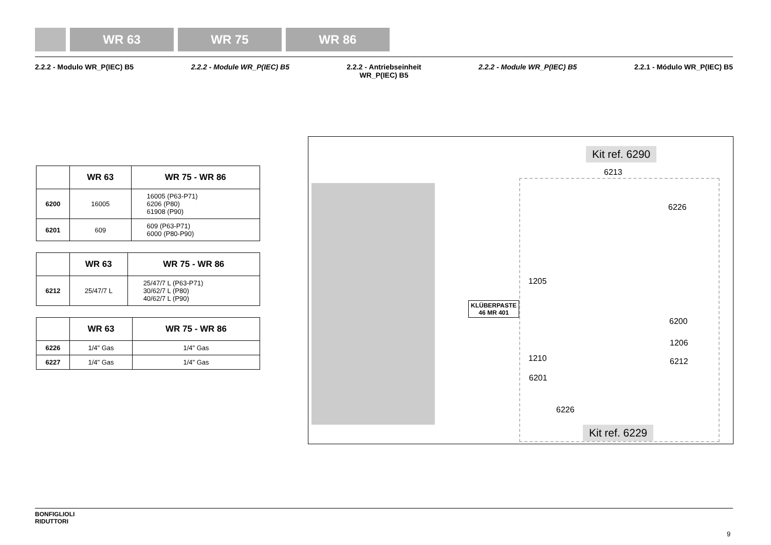WR 63 WR 75 WR 86
2.2.2 - Modulo WR_P(IEC) B5 2.2.2 - Module WR_P(IEC) B5 2.2.2 - Antriebseinheit
WR_P(IEC) B5
2.2.2 - Module WR_P(IEC) B5 2.2.1 - Módulo WR_P(IEC) B5
| | WR 63 | WR 75 - WR 86 |
| --- | --- | --- |
| 6200 | 16005 | 16005 (P63-P71) 6206 (P80) 61908 (P90) |
| 6201 | 609 | 609 (P63-P71) 6000 (P80-P90) |
| | WR 63 | WR 75 - WR 86 |
| --- | --- | --- |
| 6212 | 25/47/7 L | 25/47/7 L (P63-P71) 30/62/7 L (P80) 40/62/7 L (P90) |
| | WR 63 | WR 75 - WR 86 |
| --- | --- | --- |
| 6226 | 1/4" Gas | 1/4" Gas |
| 6227 | 1/4" Gas | 1/4" Gas |
Kit ref. 6290
6213
6226
1205
KLÜBERPASTE
46 MR 401
6200
1206
1210 6212
6201
6226
Kit ref. 6229
BONFIGLIOLI
RIDUTTORI
9